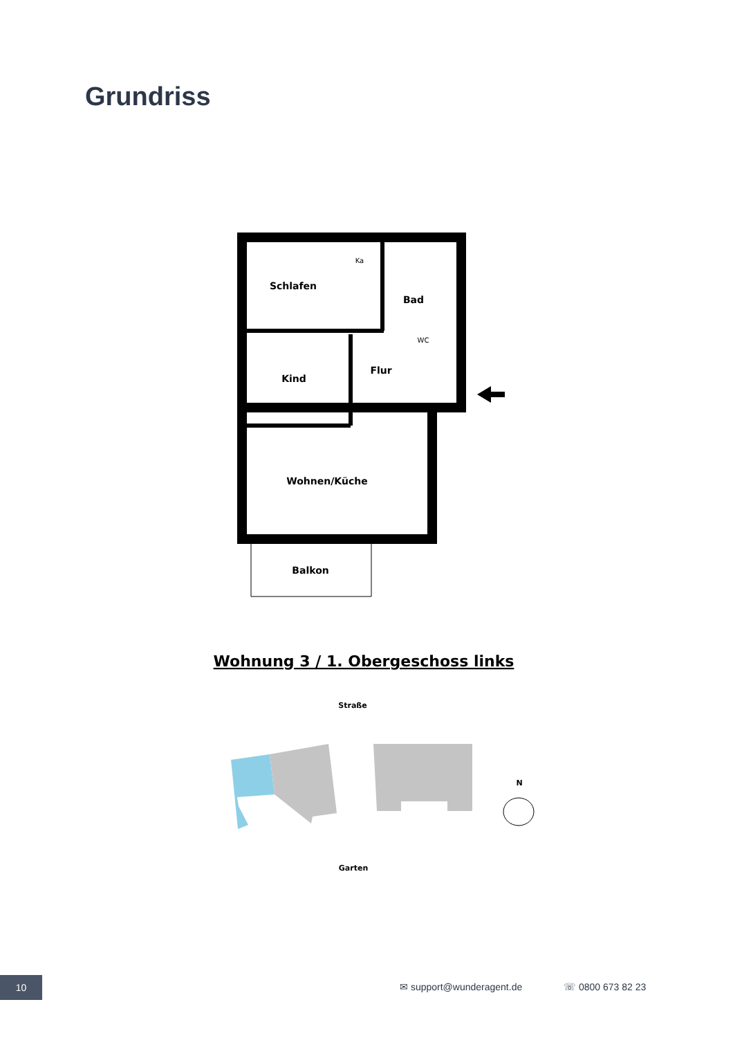Grundriss
Schlafen
Ka
Bad
WC
Kind
Flur
Wohnen/Küche
Balkon
Wohnung 3 / 1. Obergeschoss links
Straße
Garten
N
10
✉ support@wunderagent.de ☏ 0800 673 82 23